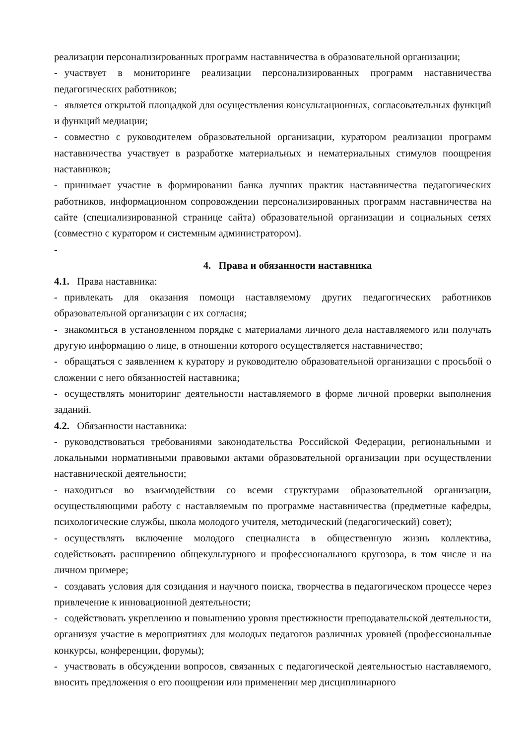реализации персонализированных программ наставничества в образовательной организации;
- участвует в мониторинге реализации персонализированных программ наставничества педагогических работников;
- является открытой площадкой для осуществления консультационных, согласовательных функций и функций медиации;
- совместно с руководителем образовательной организации, куратором реализации программ наставничества участвует в разработке материальных и нематериальных стимулов поощрения наставников;
- принимает участие в формировании банка лучших практик наставничества педагогических работников, информационном сопровождении персонализированных программ наставничества на сайте (специализированной странице сайта) образовательной организации и социальных сетях (совместно с куратором и системным администратором).
-
4. Права и обязанности наставника
4.1. Права наставника:
- привлекать для оказания помощи наставляемому других педагогических работников образовательной организации с их согласия;
- знакомиться в установленном порядке с материалами личного дела наставляемого или получать другую информацию о лице, в отношении которого осуществляется наставничество;
- обращаться с заявлением к куратору и руководителю образовательной организации с просьбой о сложении с него обязанностей наставника;
- осуществлять мониторинг деятельности наставляемого в форме личной проверки выполнения заданий.
4.2. Обязанности наставника:
- руководствоваться требованиями законодательства Российской Федерации, региональными и локальными нормативными правовыми актами образовательной организации при осуществлении наставнической деятельности;
- находиться во взаимодействии со всеми структурами образовательной организации, осуществляющими работу с наставляемым по программе наставничества (предметные кафедры, психологические службы, школа молодого учителя, методический (педагогический) совет);
- осуществлять включение молодого специалиста в общественную жизнь коллектива, содействовать расширению общекультурного и профессионального кругозора, в том числе и на личном примере;
- создавать условия для созидания и научного поиска, творчества в педагогическом процессе через привлечение к инновационной деятельности;
- содействовать укреплению и повышению уровня престижности преподавательской деятельности, организуя участие в мероприятиях для молодых педагогов различных уровней (профессиональные конкурсы, конференции, форумы);
- участвовать в обсуждении вопросов, связанных с педагогической деятельностью наставляемого, вносить предложения о его поощрении или применении мер дисциплинарного